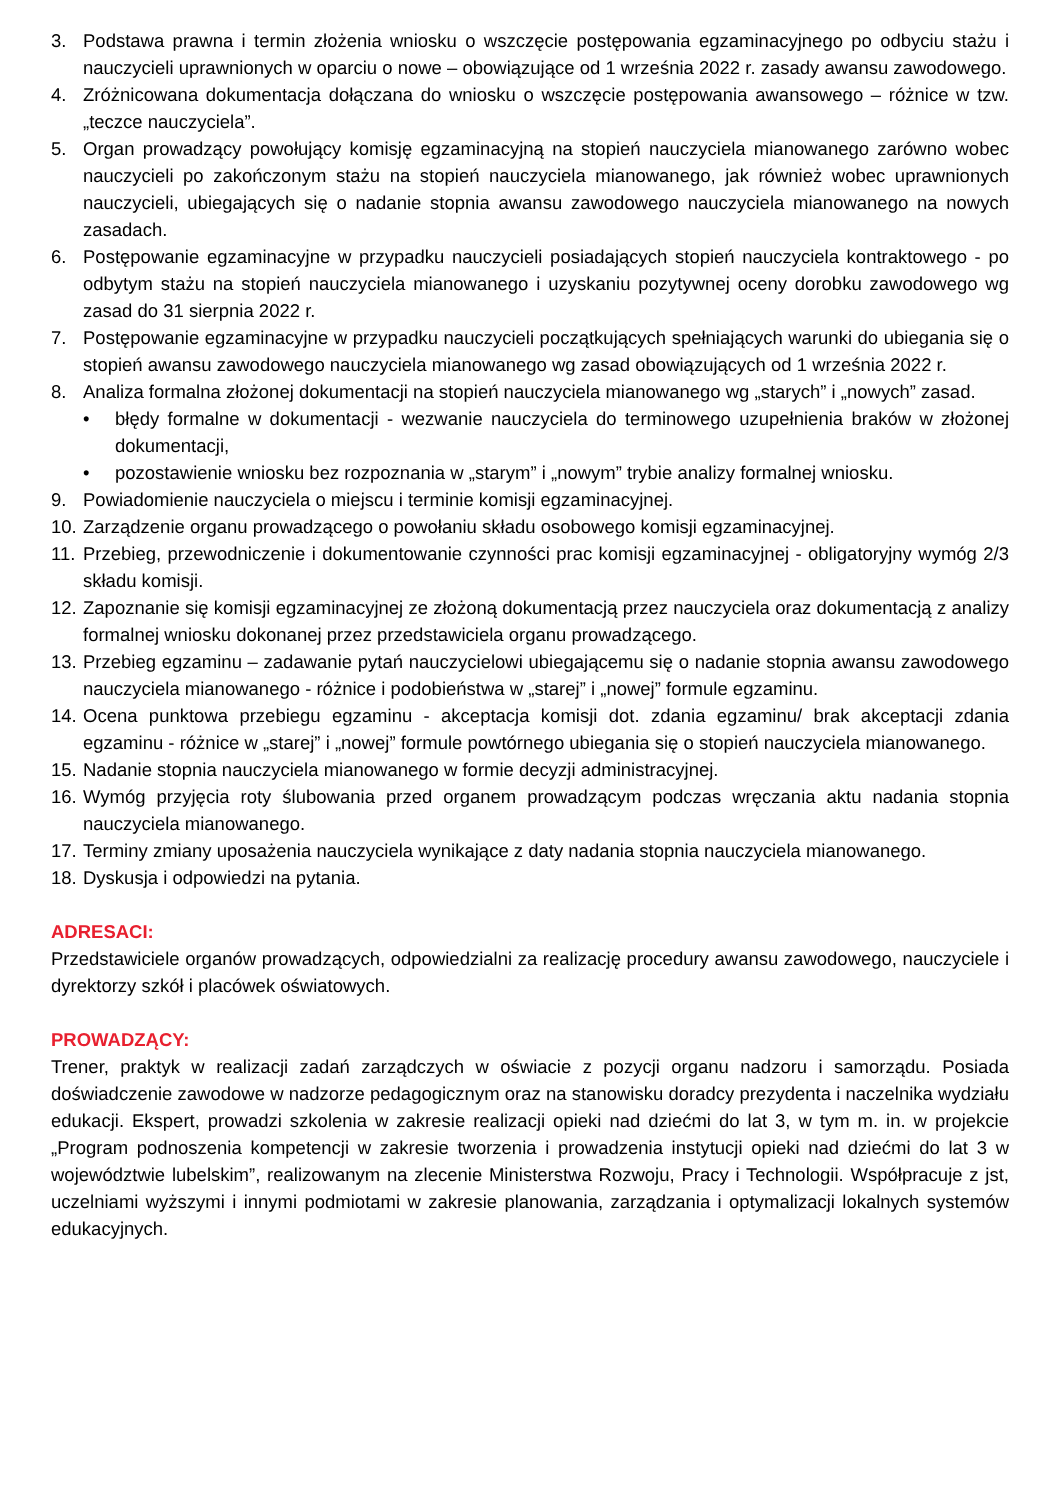3. Podstawa prawna i termin złożenia wniosku o wszczęcie postępowania egzaminacyjnego po odbyciu stażu i nauczycieli uprawnionych w oparciu o nowe – obowiązujące od 1 września 2022 r. zasady awansu zawodowego.
4. Zróżnicowana dokumentacja dołączana do wniosku o wszczęcie postępowania awansowego – różnice w tzw. „teczce nauczyciela”.
5. Organ prowadzący powołujący komisję egzaminacyjną na stopień nauczyciela mianowanego zarówno wobec nauczycieli po zakończonym stażu na stopień nauczyciela mianowanego, jak również wobec uprawnionych nauczycieli, ubiegających się o nadanie stopnia awansu zawodowego nauczyciela mianowanego na nowych zasadach.
6. Postępowanie egzaminacyjne w przypadku nauczycieli posiadających stopień nauczyciela kontraktowego - po odbytym stażu na stopień nauczyciela mianowanego i uzyskaniu pozytywnej oceny dorobku zawodowego wg zasad do 31 sierpnia 2022 r.
7. Postępowanie egzaminacyjne w przypadku nauczycieli początkujących spełniających warunki do ubiegania się o stopień awansu zawodowego nauczyciela mianowanego wg zasad obowiązujących od 1 września 2022 r.
8. Analiza formalna złożonej dokumentacji na stopień nauczyciela mianowanego wg „starych” i „nowych” zasad.
• błędy formalne w dokumentacji - wezwanie nauczyciela do terminowego uzupełnienia braków w złożonej dokumentacji,
• pozostawienie wniosku bez rozpoznania w „starym” i „nowym” trybie analizy formalnej wniosku.
9. Powiadomienie nauczyciela o miejscu i terminie komisji egzaminacyjnej.
10. Zarządzenie organu prowadzącego o powołaniu składu osobowego komisji egzaminacyjnej.
11. Przebieg, przewodniczenie i dokumentowanie czynności prac komisji egzaminacyjnej - obligatoryjny wymóg 2/3 składu komisji.
12. Zapoznanie się komisji egzaminacyjnej ze złożoną dokumentacją przez nauczyciela oraz dokumentacją z analizy formalnej wniosku dokonanej przez przedstawiciela organu prowadzącego.
13. Przebieg egzaminu – zadawanie pytań nauczycielowi ubiegającemu się o nadanie stopnia awansu zawodowego nauczyciela mianowanego - różnice i podobieństwa w „starej” i „nowej” formule egzaminu.
14. Ocena punktowa przebiegu egzaminu - akceptacja komisji dot. zdania egzaminu/ brak akceptacji zdania egzaminu - różnice w „starej” i „nowej” formule powtórnego ubiegania się o stopień nauczyciela mianowanego.
15. Nadanie stopnia nauczyciela mianowanego w formie decyzji administracyjnej.
16. Wymóg przyjęcia roty ślubowania przed organem prowadzącym podczas wręczania aktu nadania stopnia nauczyciela mianowanego.
17. Terminy zmiany uposażenia nauczyciela wynikające z daty nadania stopnia nauczyciela mianowanego.
18. Dyskusja i odpowiedzi na pytania.
ADRESACI:
Przedstawiciele organów prowadzących, odpowiedzialni za realizację procedury awansu zawodowego, nauczyciele i dyrektorzy szkół i placówek oświatowych.
PROWADZĄCY:
Trener, praktyk w realizacji zadań zarządczych w oświacie z pozycji organu nadzoru i samorządu. Posiada doświadczenie zawodowe w nadzorze pedagogicznym oraz na stanowisku doradcy prezydenta i naczelnika wydziału edukacji. Ekspert, prowadzi szkolenia w zakresie realizacji opieki nad dziećmi do lat 3, w tym m. in. w projekcie „Program podnoszenia kompetencji w zakresie tworzenia i prowadzenia instytucji opieki nad dziećmi do lat 3 w województwie lubelskim”, realizowanym na zlecenie Ministerstwa Rozwoju, Pracy i Technologii. Współpracuje z jst, uczelniami wyższymi i innymi podmiotami w zakresie planowania, zarządzania i optymalizacji lokalnych systemów edukacyjnych.